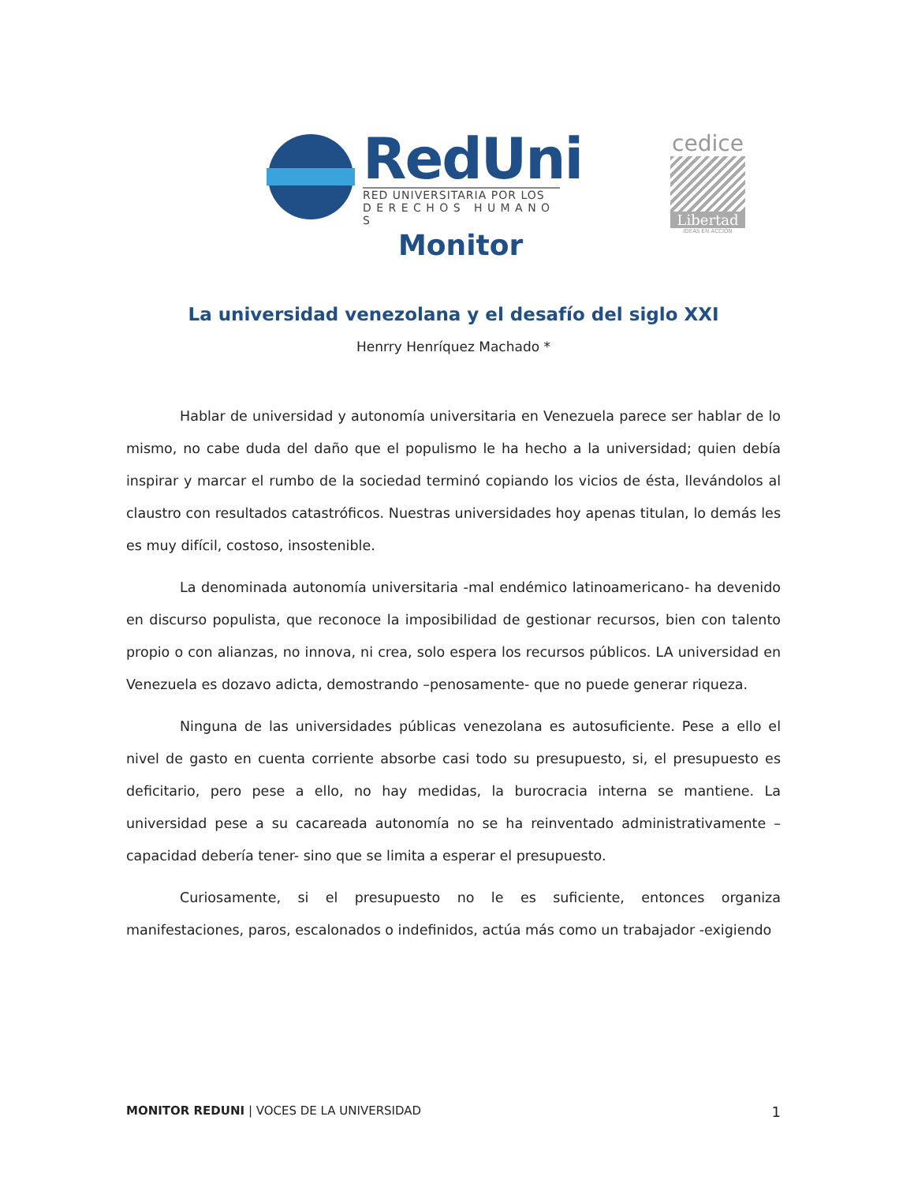RedUni
RED UNIVERSITARIA POR LOS
D E R E C H O S H U M A N O S
Monitor
cedice
Libertad
IDEAS EN ACCIÓN
La universidad venezolana y el desafío del siglo XXI
Henrry Henríquez Machado *
Hablar de universidad y autonomía universitaria en Venezuela parece ser hablar de lo mismo, no cabe duda del daño que el populismo le ha hecho a la universidad; quien debía inspirar y marcar el rumbo de la sociedad terminó copiando los vicios de ésta, llevándolos al claustro con resultados catastróficos. Nuestras universidades hoy apenas titulan, lo demás les es muy difícil, costoso, insostenible.
La denominada autonomía universitaria -mal endémico latinoamericano- ha devenido en discurso populista, que reconoce la imposibilidad de gestionar recursos, bien con talento propio o con alianzas, no innova, ni crea, solo espera los recursos públicos. LA universidad en Venezuela es dozavo adicta, demostrando –penosamente- que no puede generar riqueza.
Ninguna de las universidades públicas venezolana es autosuficiente. Pese a ello el nivel de gasto en cuenta corriente absorbe casi todo su presupuesto, si, el presupuesto es deficitario, pero pese a ello, no hay medidas, la burocracia interna se mantiene. La universidad pese a su cacareada autonomía no se ha reinventado administrativamente –capacidad debería tener- sino que se limita a esperar el presupuesto.
Curiosamente, si el presupuesto no le es suficiente, entonces organiza manifestaciones, paros, escalonados o indefinidos, actúa más como un trabajador -exigiendo
MONITOR REDUNI | VOCES DE LA UNIVERSIDAD 1